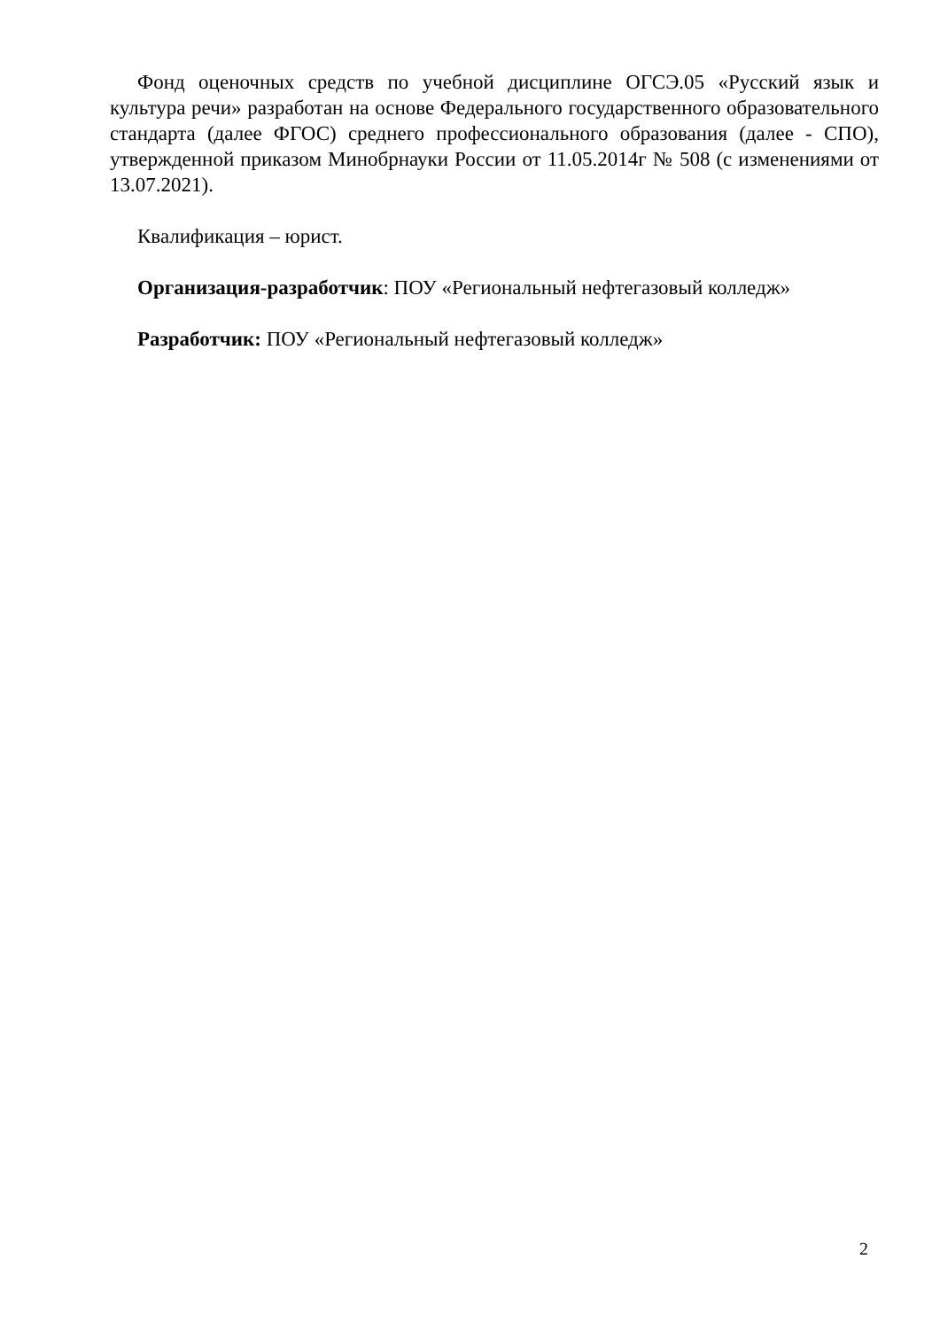Фонд оценочных средств по учебной дисциплине ОГСЭ.05 «Русский язык и культура речи» разработан на основе Федерального государственного образовательного стандарта (далее ФГОС) среднего профессионального образования (далее - СПО), утвержденной приказом Минобрнауки России от 11.05.2014г № 508 (с изменениями от 13.07.2021).
Квалификация – юрист.
Организация-разработчик: ПОУ «Региональный нефтегазовый колледж»
Разработчик: ПОУ «Региональный нефтегазовый колледж»
2